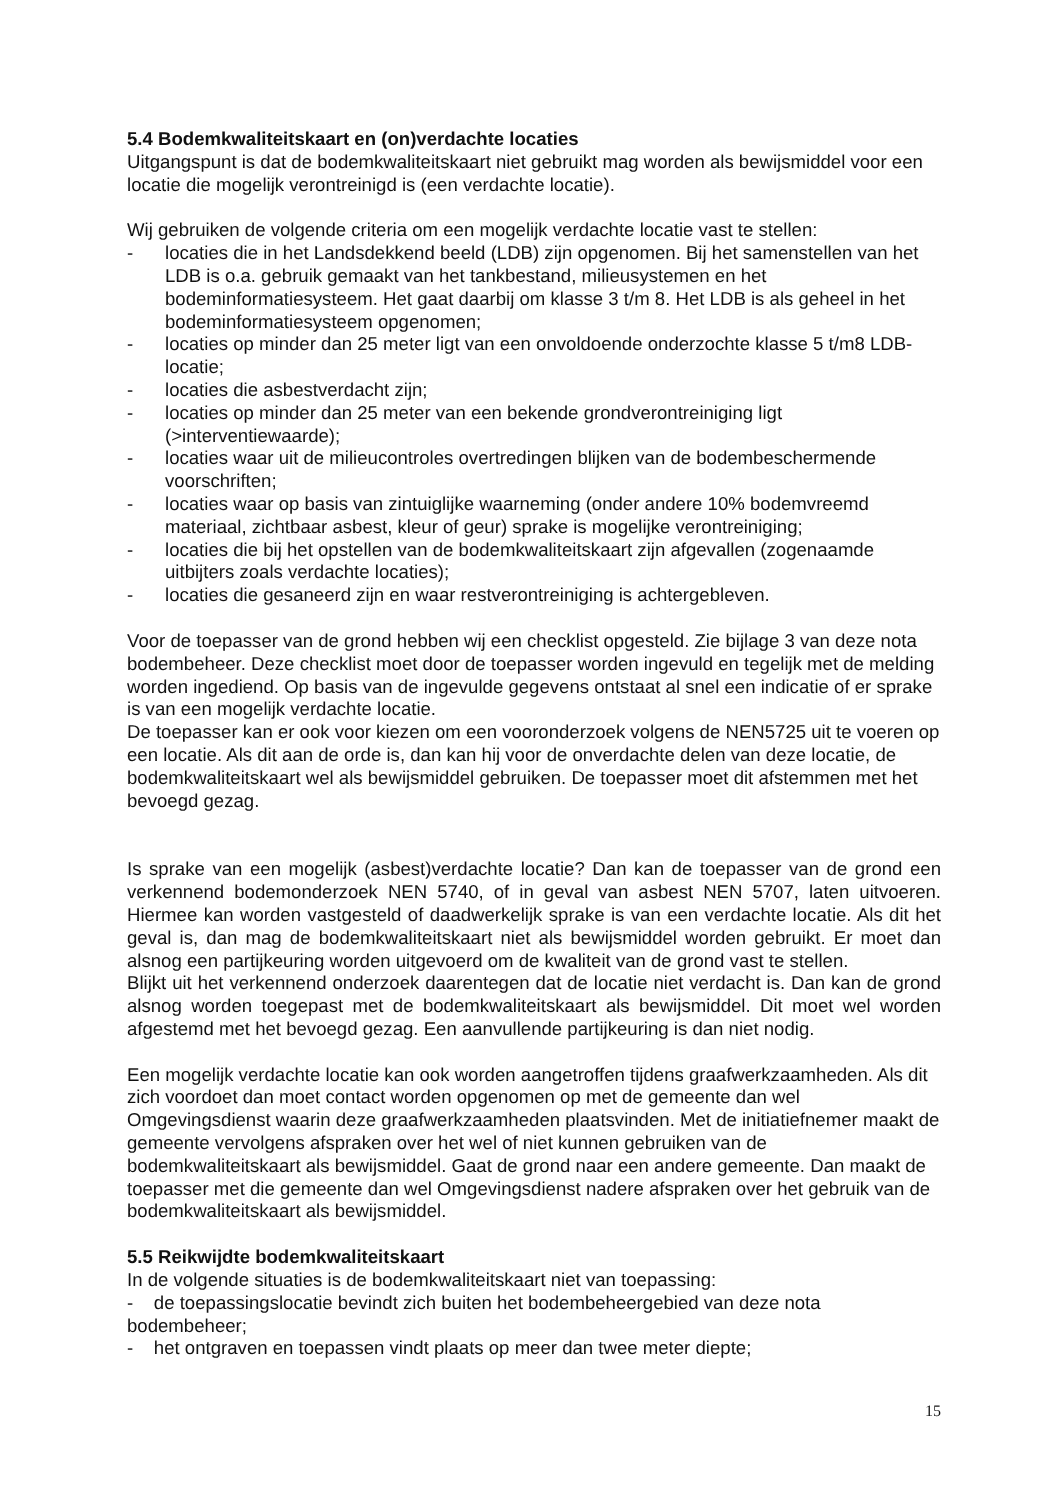5.4 Bodemkwaliteitskaart en (on)verdachte locaties
Uitgangspunt is dat de bodemkwaliteitskaart niet gebruikt mag worden als bewijsmiddel voor een locatie die mogelijk verontreinigd is (een verdachte locatie).
Wij gebruiken de volgende criteria om een mogelijk verdachte locatie vast te stellen:
- locaties die in het Landsdekkend beeld (LDB) zijn opgenomen. Bij het samenstellen van het LDB is o.a. gebruik gemaakt van het tankbestand, milieusystemen en het bodeminformatiesysteem. Het gaat daarbij om klasse 3 t/m 8. Het LDB is als geheel in het bodeminformatiesysteem opgenomen;
- locaties op minder dan 25 meter ligt van een onvoldoende onderzochte klasse 5 t/m8 LDB-locatie;
- locaties die asbestverdacht zijn;
- locaties op minder dan 25 meter van een bekende grondverontreiniging ligt (>interventiewaarde);
- locaties waar uit de milieucontroles overtredingen blijken van de bodembeschermende voorschriften;
- locaties waar op basis van zintuiglijke waarneming (onder andere 10% bodemvreemd materiaal, zichtbaar asbest, kleur of geur) sprake is mogelijke verontreiniging;
- locaties die bij het opstellen van de bodemkwaliteitskaart zijn afgevallen (zogenaamde uitbijters zoals verdachte locaties);
- locaties die gesaneerd zijn en waar restverontreiniging is achtergebleven.
Voor de toepasser van de grond hebben wij een checklist opgesteld. Zie bijlage 3 van deze nota bodembeheer. Deze checklist moet door de toepasser worden ingevuld en tegelijk met de melding worden ingediend. Op basis van de ingevulde gegevens ontstaat al snel een indicatie of er sprake is van een mogelijk verdachte locatie.
De toepasser kan er ook voor kiezen om een vooronderzoek volgens de NEN5725 uit te voeren op een locatie. Als dit aan de orde is, dan kan hij voor de onverdachte delen van deze locatie, de bodemkwaliteitskaart wel als bewijsmiddel gebruiken. De toepasser moet dit afstemmen met het bevoegd gezag.
Is sprake van een mogelijk (asbest)verdachte locatie? Dan kan de toepasser van de grond een verkennend bodemonderzoek NEN 5740, of in geval van asbest NEN 5707, laten uitvoeren. Hiermee kan worden vastgesteld of daadwerkelijk sprake is van een verdachte locatie. Als dit het geval is, dan mag de bodemkwaliteitskaart niet als bewijsmiddel worden gebruikt. Er moet dan alsnog een partijkeuring worden uitgevoerd om de kwaliteit van de grond vast te stellen.
Blijkt uit het verkennend onderzoek daarentegen dat de locatie niet verdacht is. Dan kan de grond alsnog worden toegepast met de bodemkwaliteitskaart als bewijsmiddel. Dit moet wel worden afgestemd met het bevoegd gezag. Een aanvullende partijkeuring is dan niet nodig.
Een mogelijk verdachte locatie kan ook worden aangetroffen tijdens graafwerkzaamheden. Als dit zich voordoet dan moet contact worden opgenomen op met de gemeente dan wel Omgevingsdienst waarin deze graafwerkzaamheden plaatsvinden. Met de initiatiefnemer maakt de gemeente vervolgens afspraken over het wel of niet kunnen gebruiken van de bodemkwaliteitskaart als bewijsmiddel. Gaat de grond naar een andere gemeente. Dan maakt de toepasser met die gemeente dan wel Omgevingsdienst nadere afspraken over het gebruik van de bodemkwaliteitskaart als bewijsmiddel.
5.5 Reikwijdte bodemkwaliteitskaart
In de volgende situaties is de bodemkwaliteitskaart niet van toepassing:
- de toepassingslocatie bevindt zich buiten het bodembeheergebied van deze nota bodembeheer;
- het ontgraven en toepassen vindt plaats op meer dan twee meter diepte;
15